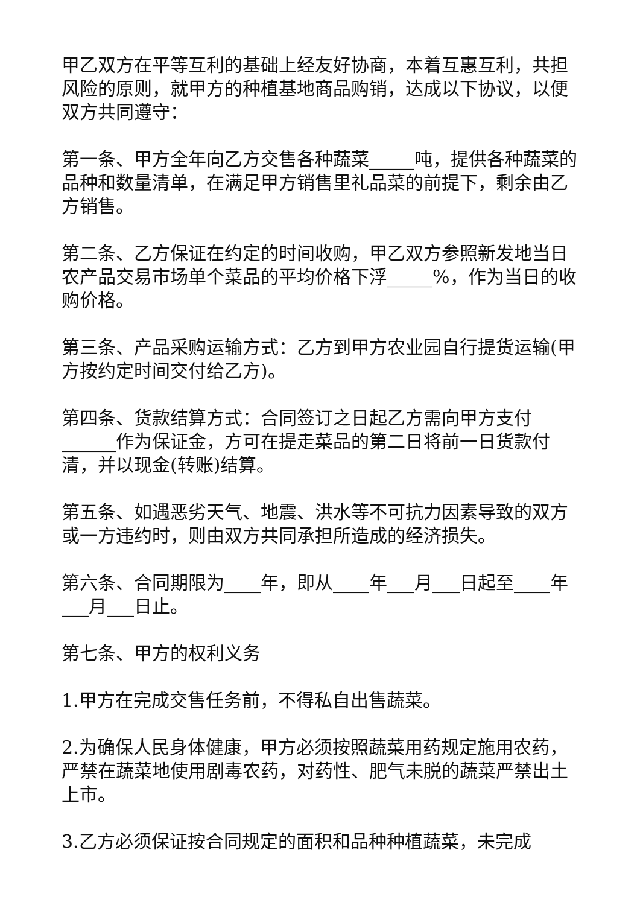甲乙双方在平等互利的基础上经友好协商，本着互惠互利，共担风险的原则，就甲方的种植基地商品购销，达成以下协议，以便双方共同遵守：
第一条、甲方全年向乙方交售各种蔬菜_____吨，提供各种蔬菜的品种和数量清单，在满足甲方销售里礼品菜的前提下，剩余由乙方销售。
第二条、乙方保证在约定的时间收购，甲乙双方参照新发地当日农产品交易市场单个菜品的平均价格下浮_____%，作为当日的收购价格。
第三条、产品采购运输方式：乙方到甲方农业园自行提货运输(甲方按约定时间交付给乙方)。
第四条、货款结算方式：合同签订之日起乙方需向甲方支付______作为保证金，方可在提走菜品的第二日将前一日货款付清，并以现金(转账)结算。
第五条、如遇恶劣天气、地震、洪水等不可抗力因素导致的双方或一方违约时，则由双方共同承担所造成的经济损失。
第六条、合同期限为____年，即从____年___月___日起至____年___月___日止。
第七条、甲方的权利义务
1.甲方在完成交售任务前，不得私自出售蔬菜。
2.为确保人民身体健康，甲方必须按照蔬菜用药规定施用农药，严禁在蔬菜地使用剧毒农药，对药性、肥气未脱的蔬菜严禁出土上市。
3.乙方必须保证按合同规定的面积和品种种植蔬菜，未完成